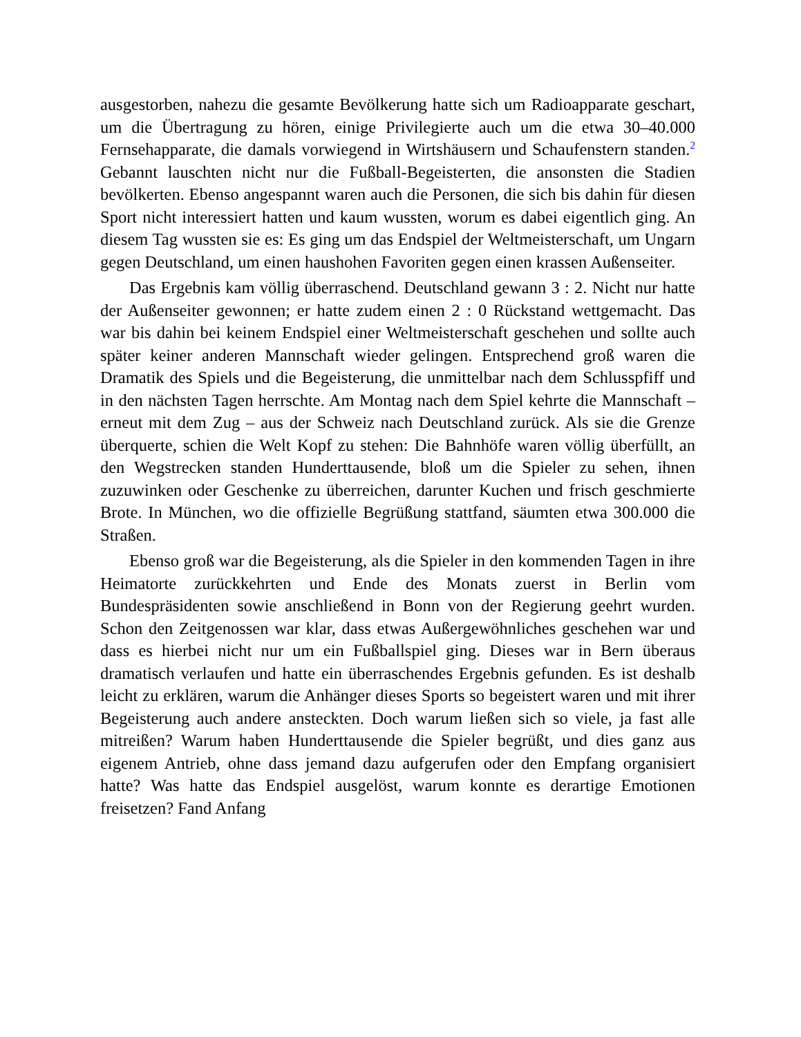ausgestorben, nahezu die gesamte Bevölkerung hatte sich um Radioapparate geschart, um die Übertragung zu hören, einige Privilegierte auch um die etwa 30–40.000 Fernsehapparate, die damals vorwiegend in Wirtshäusern und Schaufenstern standen.<sup>2</sup> Gebannt lauschten nicht nur die Fußball-Begeisterten, die ansonsten die Stadien bevölkerten. Ebenso angespannt waren auch die Personen, die sich bis dahin für diesen Sport nicht interessiert hatten und kaum wussten, worum es dabei eigentlich ging. An diesem Tag wussten sie es: Es ging um das Endspiel der Weltmeisterschaft, um Ungarn gegen Deutschland, um einen haushohen Favoriten gegen einen krassen Außenseiter.
Das Ergebnis kam völlig überraschend. Deutschland gewann 3 : 2. Nicht nur hatte der Außenseiter gewonnen; er hatte zudem einen 2 : 0 Rückstand wettgemacht. Das war bis dahin bei keinem Endspiel einer Weltmeisterschaft geschehen und sollte auch später keiner anderen Mannschaft wieder gelingen. Entsprechend groß waren die Dramatik des Spiels und die Begeisterung, die unmittelbar nach dem Schlusspfiff und in den nächsten Tagen herrschte. Am Montag nach dem Spiel kehrte die Mannschaft – erneut mit dem Zug – aus der Schweiz nach Deutschland zurück. Als sie die Grenze überquerte, schien die Welt Kopf zu stehen: Die Bahnhöfe waren völlig überfüllt, an den Wegstrecken standen Hunderttausende, bloß um die Spieler zu sehen, ihnen zuzuwinken oder Geschenke zu überreichen, darunter Kuchen und frisch geschmierte Brote. In München, wo die offizielle Begrüßung stattfand, säumten etwa 300.000 die Straßen.
Ebenso groß war die Begeisterung, als die Spieler in den kommenden Tagen in ihre Heimatorte zurückkehrten und Ende des Monats zuerst in Berlin vom Bundespräsidenten sowie anschließend in Bonn von der Regierung geehrt wurden. Schon den Zeitgenossen war klar, dass etwas Außergewöhnliches geschehen war und dass es hierbei nicht nur um ein Fußballspiel ging. Dieses war in Bern überaus dramatisch verlaufen und hatte ein überraschendes Ergebnis gefunden. Es ist deshalb leicht zu erklären, warum die Anhänger dieses Sports so begeistert waren und mit ihrer Begeisterung auch andere ansteckten. Doch warum ließen sich so viele, ja fast alle mitreißen? Warum haben Hunderttausende die Spieler begrüßt, und dies ganz aus eigenem Antrieb, ohne dass jemand dazu aufgerufen oder den Empfang organisiert hatte? Was hatte das Endspiel ausgelöst, warum konnte es derartige Emotionen freisetzen? Fand Anfang